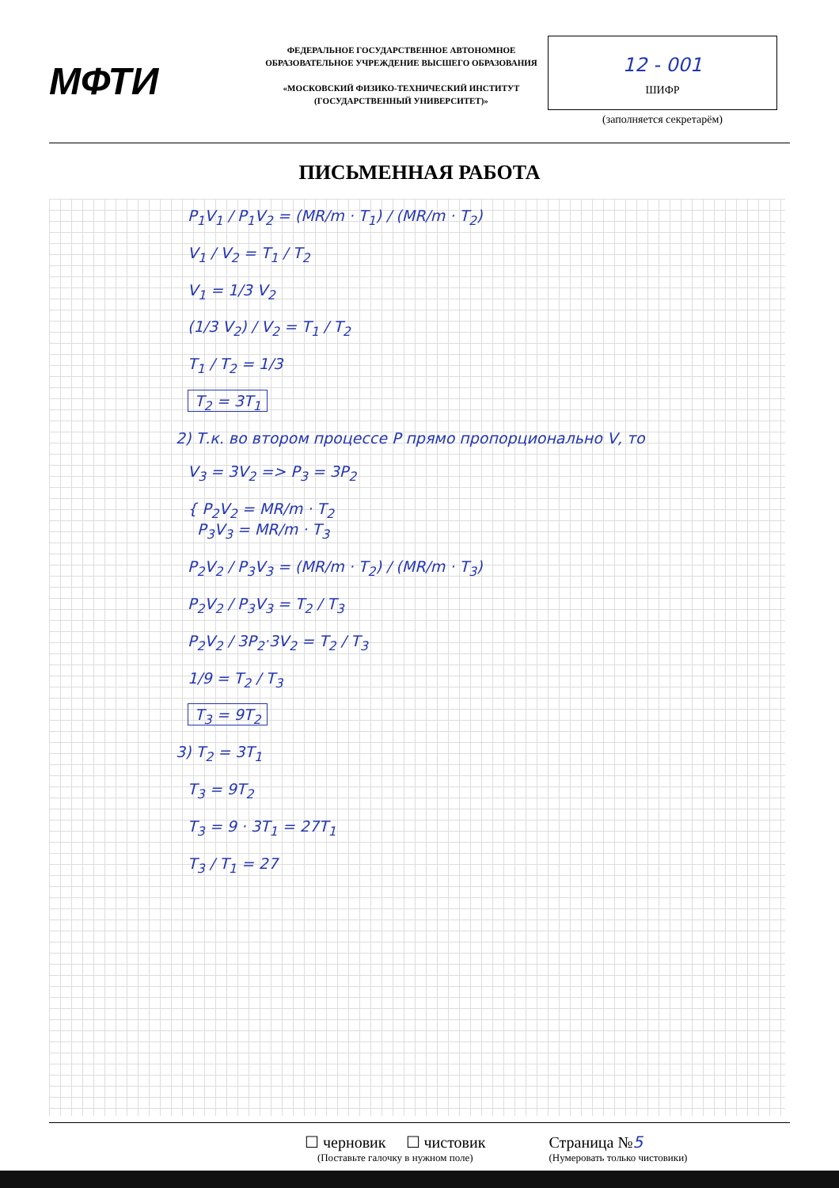МФТИ
ФЕДЕРАЛЬНОЕ ГОСУДАРСТВЕННОЕ АВТОНОМНОЕ ОБРАЗОВАТЕЛЬНОЕ УЧРЕЖДЕНИЕ ВЫСШЕГО ОБРАЗОВАНИЯ
«МОСКОВСКИЙ ФИЗИКО-ТЕХНИЧЕСКИЙ ИНСТИТУТ (ГОСУДАРСТВЕННЫЙ УНИВЕРСИТЕТ)»
12 - 001
ШИФР
(заполняется секретарём)
ПИСЬМЕННАЯ РАБОТА
P<sub>1</sub>V<sub>1</sub> / P<sub>1</sub>V<sub>2</sub> = (MR/m · T<sub>1</sub>) / (MR/m · T<sub>2</sub>)
V<sub>1</sub> / V<sub>2</sub> = T<sub>1</sub> / T<sub>2</sub>
V<sub>1</sub> = 1/3 V<sub>2</sub>
(1/3 V<sub>2</sub>) / V<sub>2</sub> = T<sub>1</sub> / T<sub>2</sub>
T<sub>1</sub> / T<sub>2</sub> = 1/3
T<sub>2</sub> = 3T<sub>1</sub>
2) Т.к. во втором процессе P прямо пропорционально V, то
V<sub>3</sub> = 3V<sub>2</sub> => P<sub>3</sub> = 3P<sub>2</sub>
{ P<sub>2</sub>V<sub>2</sub> = MR/m · T<sub>2</sub>
P<sub>3</sub>V<sub>3</sub> = MR/m · T<sub>3</sub>
P<sub>2</sub>V<sub>2</sub> / P<sub>3</sub>V<sub>3</sub> = (MR/m · T<sub>2</sub>) / (MR/m · T<sub>3</sub>)
P<sub>2</sub>V<sub>2</sub> / P<sub>3</sub>V<sub>3</sub> = T<sub>2</sub> / T<sub>3</sub>
P<sub>2</sub>V<sub>2</sub> / 3P<sub>2</sub>·3V<sub>2</sub> = T<sub>2</sub> / T<sub>3</sub>
1/9 = T<sub>2</sub> / T<sub>3</sub>
T<sub>3</sub> = 9T<sub>2</sub>
3) T<sub>2</sub> = 3T<sub>1</sub>
T<sub>3</sub> = 9T<sub>2</sub>
T<sub>3</sub> = 9 · 3T<sub>1</sub> = 27T<sub>1</sub>
T<sub>3</sub> / T<sub>1</sub> = 27
☐ черновик ☐ чистовик
(Поставьте галочку в нужном поле)
Страница №5
(Нумеровать только чистовики)